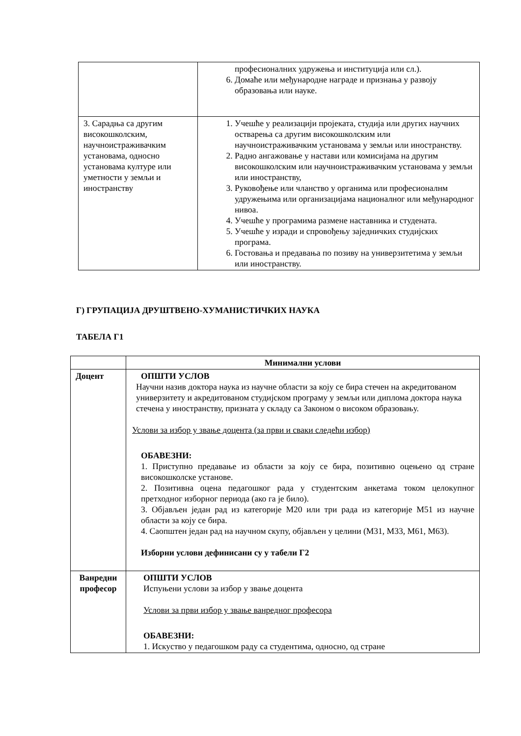| | професионалних удружења и институција или сл.). 6. Домаће или међународне награде и признања у развоју образовања или науке. |
| 3. Сарадња са другим високошколским, научноистраживачким установама, односно установама културе или уметности у земљи и иностранству | 1. Учешће у реализацији пројеката, студија или других научних остварења са другим високошколским или научноистраживачким установама у земљи или иностранству. 2. Радно ангажовање у настави или комисијама на другим високошколским или научноистраживачким установама у земљи или иностранству, 3. Руковођење или чланство у органима или професионалнм удружењима или организацијама националног или међународног нивоа. 4. Учешће у програмима размене наставника и студената. 5. Учешће у изради и спровођењу заједничких студијских програма. 6. Гостовања и предавања по позиву на универзитетима у земљи или иностранству. |
Г) ГРУПАЦИЈА ДРУШТВЕНО-ХУМАНИСТИЧКИХ НАУКА
ТАБЕЛА Г1
| | Минимални услови |
| --- | --- |
| Доцент | ОПШТИ УСЛОВ Научни назив доктора наука из научне области за коју се бира стечен на акредитованом универзитету и акредитованом студијском програму у земљи или диплома доктора наука стечена у иностранству, призната у складу са Законом о високом образовању. Услови за избор у звање доцента (за први и сваки следећи избор) ОБАВЕЗНИ: 1. Приступно предавање из области за коју се бира, позитивно оцењено од стране високошколске установе. 2. Позитивна оцена педагошког рада у студентским анкетама током целокупног претходног изборног периода (ако га је било). 3. Објављен један рад из категорије М20 или три рада из категорије М51 из научне области за коју се бира. 4. Саопштен један рад на научном скупу, објављен у целини (М31, М33, М61, М63). Изборни услови дефинисани су у табели Г2 |
| Ванредни професор | ОПШТИ УСЛОВ Испуњени услови за избор у звање доцента Услови за први избор у звање ванредног професора ОБАВЕЗНИ: 1. Искуство у педагошком раду са студентима, односно, од стране |